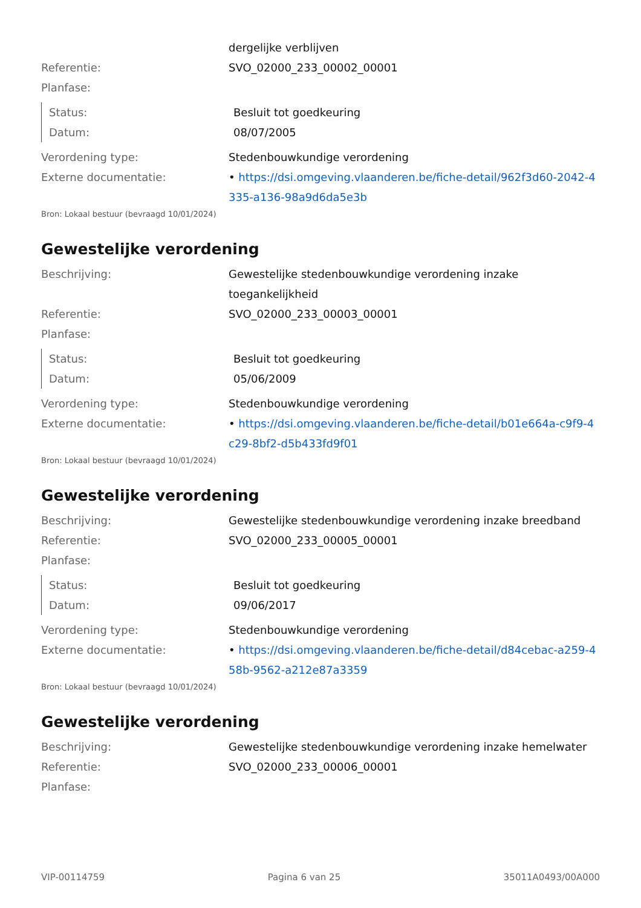dergelijke verblijven
Referentie: SVO_02000_233_00002_00001
Planfase:
Status: Besluit tot goedkeuring
Datum: 08/07/2005
Verordening type: Stedenbouwkundige verordening
Externe documentatie: • https://dsi.omgeving.vlaanderen.be/fiche-detail/962f3d60-2042-4335-a136-98a9d6da5e3b
Bron: Lokaal bestuur (bevraagd 10/01/2024)
Gewestelijke verordening
Beschrijving: Gewestelijke stedenbouwkundige verordening inzake toegankelijkheid
Referentie: SVO_02000_233_00003_00001
Planfase:
Status: Besluit tot goedkeuring
Datum: 05/06/2009
Verordening type: Stedenbouwkundige verordening
Externe documentatie: • https://dsi.omgeving.vlaanderen.be/fiche-detail/b01e664a-c9f9-4c29-8bf2-d5b433fd9f01
Bron: Lokaal bestuur (bevraagd 10/01/2024)
Gewestelijke verordening
Beschrijving: Gewestelijke stedenbouwkundige verordening inzake breedband
Referentie: SVO_02000_233_00005_00001
Planfase:
Status: Besluit tot goedkeuring
Datum: 09/06/2017
Verordening type: Stedenbouwkundige verordening
Externe documentatie: • https://dsi.omgeving.vlaanderen.be/fiche-detail/d84cebac-a259-458b-9562-a212e87a3359
Bron: Lokaal bestuur (bevraagd 10/01/2024)
Gewestelijke verordening
Beschrijving: Gewestelijke stedenbouwkundige verordening inzake hemelwater
Referentie: SVO_02000_233_00006_00001
Planfase:
VIP-00114759 Pagina 6 van 25 35011A0493/00A000